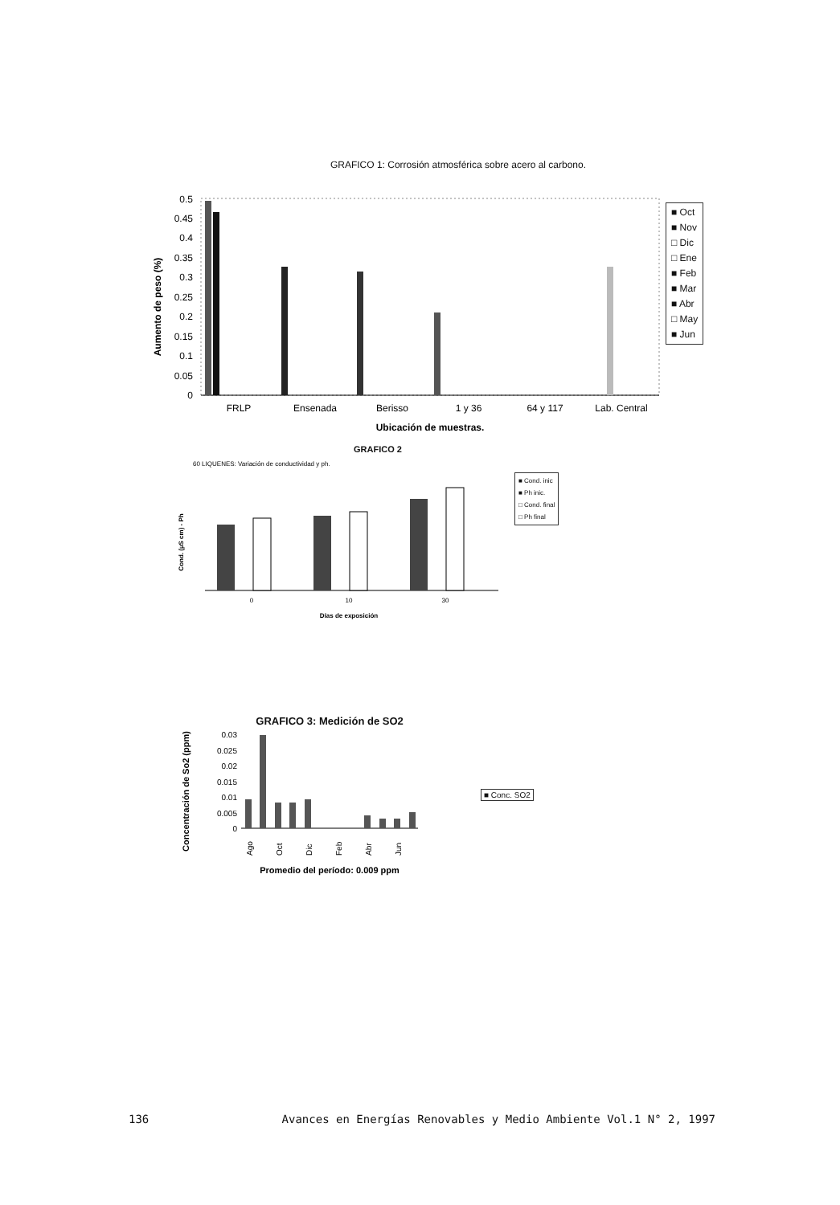GRAFICO 1: Corrosión atmosférica sobre acero al carbono.
Aumento de peso (%)
0.5
0.45
0.4
0.35
0.3
0.25
0.2
0.15
0.1
0.05
0
FRLP
Ensenada
Berisso
1 y 36
64 y 117
Lab. Central
Ubicación de muestras.
■ Oct
■ Nov
□ Dic
□ Ene
■ Feb
■ Mar
■ Abr
□ May
■ Jun
GRAFICO 2
60 LIQUENES: Variación de conductividad y ph.
Cond. (µS cm) - Ph
0
10
30
Días de exposición
■ Cond. inic
■ Ph inic.
□ Cond. final
□ Ph final
GRAFICO 3: Medición de SO2
Concentración de So2 (ppm)
0.03
0.025
0.02
0.015
0.01
0.005
0
Ago
Oct
Dic
Feb
Abr
Jun
Promedio del período: 0.009 ppm
■ Conc. SO2
136 Avances en Energías Renovables y Medio Ambiente Vol.1 N° 2, 1997